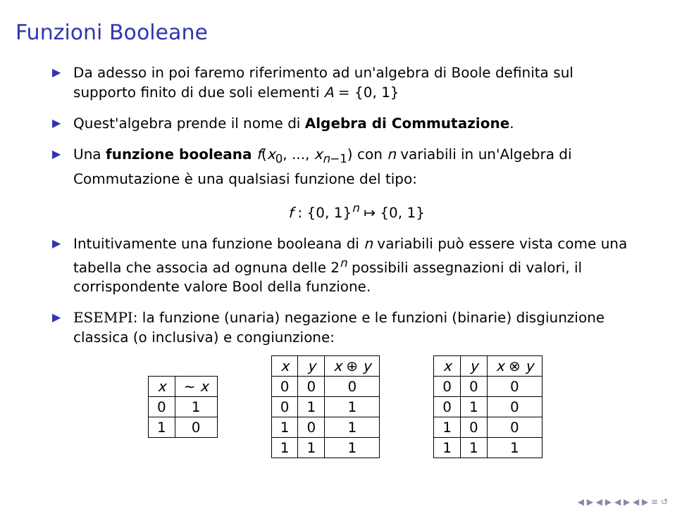Funzioni Booleane
▶ Da adesso in poi faremo riferimento ad un'algebra di Boole definita sul supporto finito di due soli elementi A = {0, 1}
▶ Quest'algebra prende il nome di Algebra di Commutazione.
▶ Una funzione booleana f(x<sub>0</sub>, ..., x<sub>n−1</sub>) con n variabili in un'Algebra di Commutazione è una qualsiasi funzione del tipo:
f : {0, 1}<sup>n</sup> ↦ {0, 1}
▶ Intuitivamente una funzione booleana di n variabili può essere vista come una tabella che associa ad ognuna delle 2<sup>n</sup> possibili assegnazioni di valori, il corrispondente valore Bool della funzione.
▶ ESEMPI: la funzione (unaria) negazione e le funzioni (binarie) disgiunzione classica (o inclusiva) e congiunzione:
| x | ∼ x |
| --- | --- |
| 0 | 1 |
| 1 | 0 |
| x | y | x ⊕ y |
| --- | --- | --- |
| 0 | 0 | 0 |
| 0 | 1 | 1 |
| 1 | 0 | 1 |
| 1 | 1 | 1 |
| x | y | x ⊗ y |
| --- | --- | --- |
| 0 | 0 | 0 |
| 0 | 1 | 0 |
| 1 | 0 | 0 |
| 1 | 1 | 1 |
◀ ▶ ◀ ▶ ◀ ▶ ◀ ▶ ≡ ↺